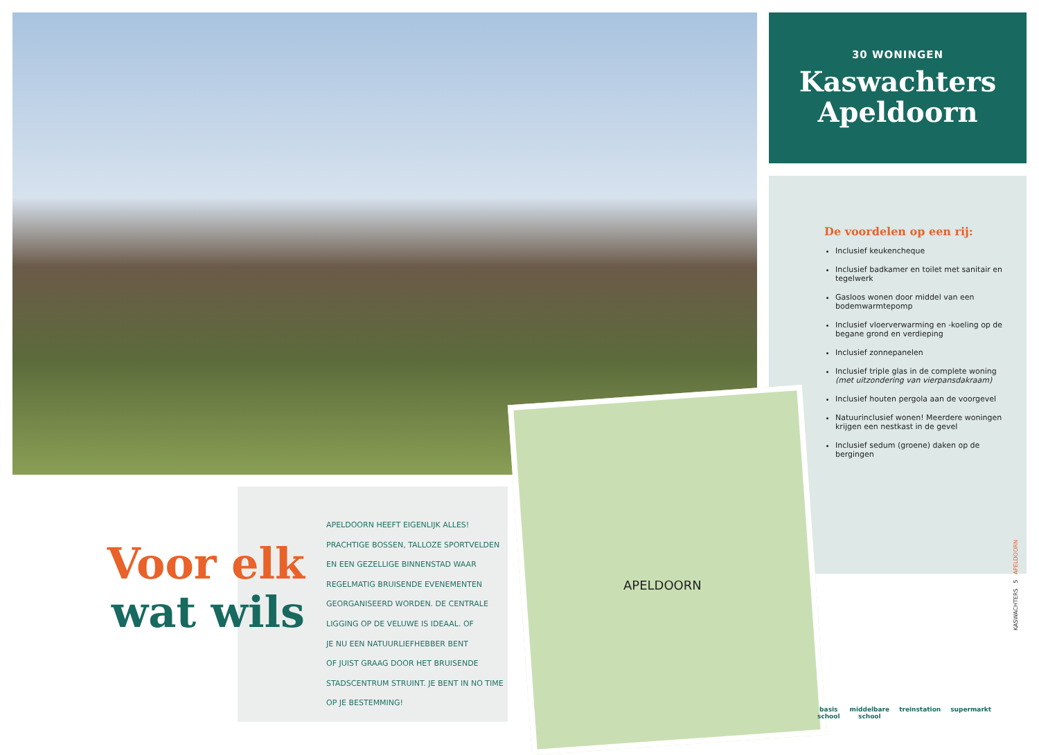30 WONINGEN
Kaswachters Apeldoorn
De voordelen op een rij:
Inclusief keukencheque
Inclusief badkamer en toilet met sanitair en tegelwerk
Gasloos wonen door middel van een bodemwarmtepomp
Inclusief vloerverwarming en -koeling op de begane grond en verdieping
Inclusief zonnepanelen
Inclusief triple glas in de complete woning (met uitzondering van vierpansdakraam)
Inclusief houten pergola aan de voorgevel
Natuurinclusief wonen! Meerdere woningen krijgen een nestkast in de gevel
Inclusief sedum (groene) daken op de bergingen
Voor elk
wat wils
APELDOORN HEEFT EIGENLIJK ALLES!
PRACHTIGE BOSSEN, TALLOZE SPORTVELDEN
EN EEN GEZELLIGE BINNENSTAD WAAR
REGELMATIG BRUISENDE EVENEMENTEN
GEORGANISEERD WORDEN. DE CENTRALE
LIGGING OP DE VELUWE IS IDEAAL. OF
JE NU EEN NATUURLIEFHEBBER BENT
OF JUIST GRAAG DOOR HET BRUISENDE
STADSCENTRUM STRUINT. JE BENT IN NO TIME
OP JE BESTEMMING!
APELDOORN
basis
school
middelbare
school
treinstation supermarkt
KASWACHTERS 5 APELDOORN